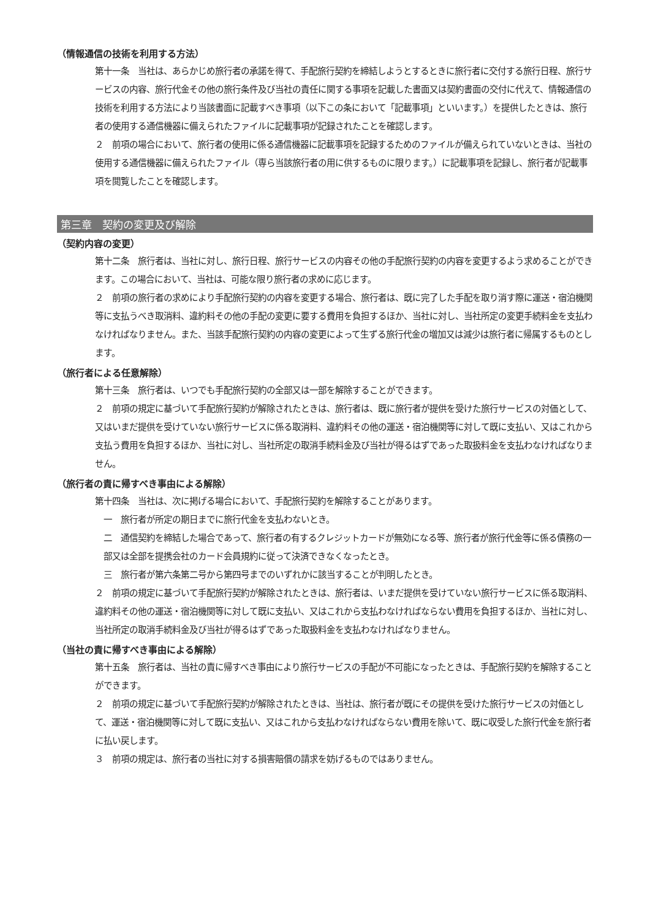（情報通信の技術を利用する方法）
第十一条　当社は、あらかじめ旅行者の承諾を得て、手配旅行契約を締結しようとするときに旅行者に交付する旅行日程、旅行サービスの内容、旅行代金その他の旅行条件及び当社の責任に関する事項を記載した書面又は契約書面の交付に代えて、情報通信の技術を利用する方法により当該書面に記載すべき事項（以下この条において「記載事項」といいます。）を提供したときは、旅行者の使用する通信機器に備えられたファイルに記載事項が記録されたことを確認します。
２　前項の場合において、旅行者の使用に係る通信機器に記載事項を記録するためのファイルが備えられていないときは、当社の使用する通信機器に備えられたファイル（専ら当該旅行者の用に供するものに限ります。）に記載事項を記録し、旅行者が記載事項を閲覧したことを確認します。
第三章　契約の変更及び解除
（契約内容の変更）
第十二条　旅行者は、当社に対し、旅行日程、旅行サービスの内容その他の手配旅行契約の内容を変更するよう求めることができます。この場合において、当社は、可能な限り旅行者の求めに応じます。
２　前項の旅行者の求めにより手配旅行契約の内容を変更する場合、旅行者は、既に完了した手配を取り消す際に運送・宿泊機関等に支払うべき取消料、違約料その他の手配の変更に要する費用を負担するほか、当社に対し、当社所定の変更手続料金を支払わなければなりません。また、当該手配旅行契約の内容の変更によって生ずる旅行代金の増加又は減少は旅行者に帰属するものとします。
（旅行者による任意解除）
第十三条　旅行者は、いつでも手配旅行契約の全部又は一部を解除することができます。
２　前項の規定に基づいて手配旅行契約が解除されたときは、旅行者は、既に旅行者が提供を受けた旅行サービスの対価として、又はいまだ提供を受けていない旅行サービスに係る取消料、違約料その他の運送・宿泊機関等に対して既に支払い、又はこれから支払う費用を負担するほか、当社に対し、当社所定の取消手続料金及び当社が得るはずであった取扱料金を支払わなければなりません。
（旅行者の責に帰すべき事由による解除）
第十四条　当社は、次に掲げる場合において、手配旅行契約を解除することがあります。
一　旅行者が所定の期日までに旅行代金を支払わないとき。
二　通信契約を締結した場合であって、旅行者の有するクレジットカードが無効になる等、旅行者が旅行代金等に係る債務の一部又は全部を提携会社のカード会員規約に従って決済できなくなったとき。
三　旅行者が第六条第二号から第四号までのいずれかに該当することが判明したとき。
２　前項の規定に基づいて手配旅行契約が解除されたときは、旅行者は、いまだ提供を受けていない旅行サービスに係る取消料、違約料その他の運送・宿泊機関等に対して既に支払い、又はこれから支払わなければならない費用を負担するほか、当社に対し、当社所定の取消手続料金及び当社が得るはずであった取扱料金を支払わなければなりません。
（当社の責に帰すべき事由による解除）
第十五条　旅行者は、当社の責に帰すべき事由により旅行サービスの手配が不可能になったときは、手配旅行契約を解除することができます。
２　前項の規定に基づいて手配旅行契約が解除されたときは、当社は、旅行者が既にその提供を受けた旅行サービスの対価として、運送・宿泊機関等に対して既に支払い、又はこれから支払わなければならない費用を除いて、既に収受した旅行代金を旅行者に払い戻します。
３　前項の規定は、旅行者の当社に対する損害賠償の請求を妨げるものではありません。